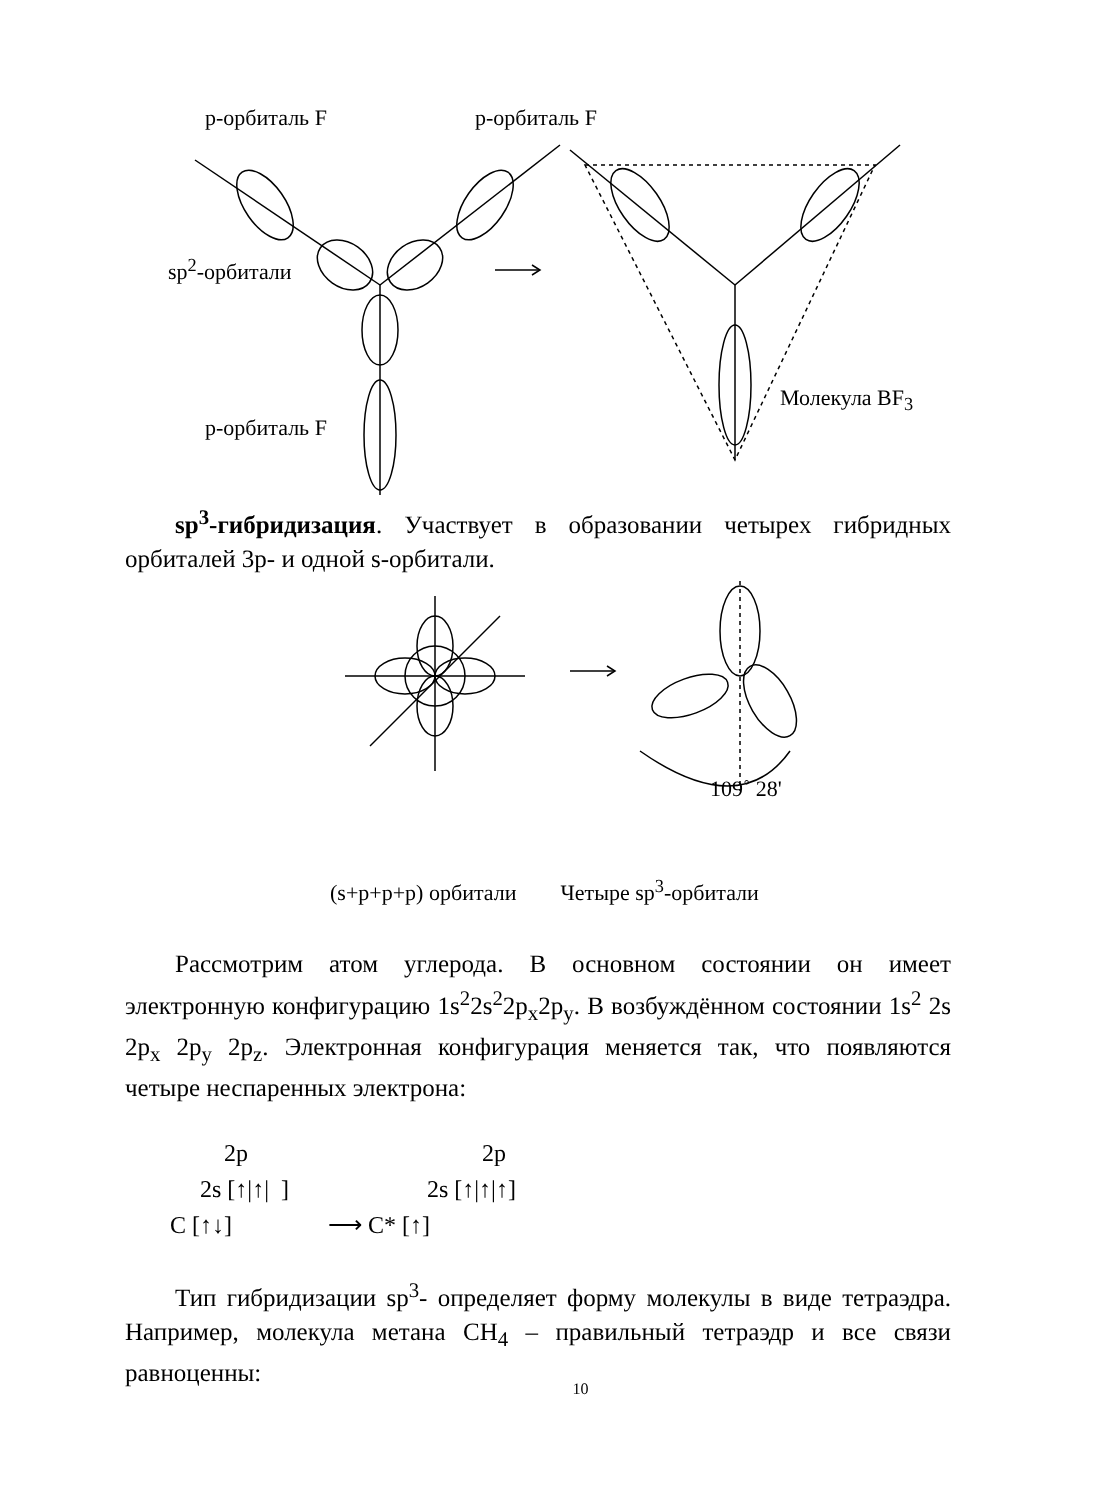р-орбиталь F р-орбиталь F
sp<sup>2</sup>-орбитали
Молекула BF<sub>3</sub>
р-орбиталь F
sp<sup>3</sup>-гибридизация. Участвует в образовании четырех гибридных орбиталей 3р- и одной s-орбитали.
109˚ 28'
(s+p+p+p) орбитали Четыре sp<sup>3</sup>-орбитали
Рассмотрим атом углерода. В основном состоянии он имеет электронную конфигурацию 1s<sup>2</sup>2s<sup>2</sup>2p<sub>x</sub>2p<sub>y</sub>. В возбуждённом состоянии 1s<sup>2</sup> 2s 2p<sub>x</sub> 2p<sub>y</sub> 2p<sub>z</sub>. Электронная конфигурация меняется так, что появляются четыре неспаренных электрона:
2p 2p
2s [↑|↑| ] 2s [↑|↑|↑]
C [↑↓] ⟶ C* [↑]
Тип гибридизации sp<sup>3</sup>- определяет форму молекулы в виде тетраэдра. Например, молекула метана CH<sub>4</sub> – правильный тетраэдр и все связи равноценны:
10